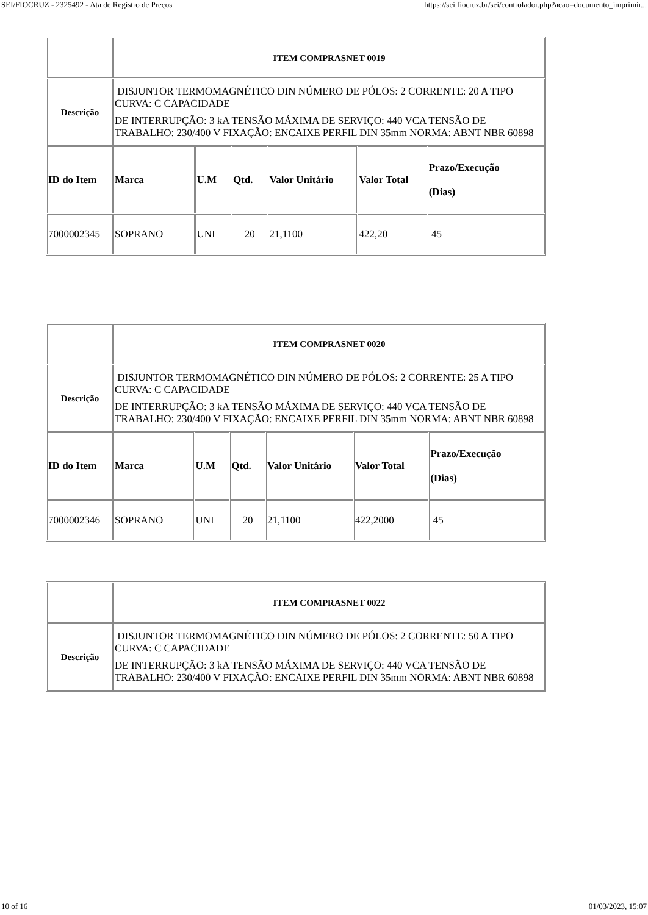SEI/FIOCRUZ - 2325492 - Ata de Registro de Preços https://sei.fiocruz.br/sei/controlador.php?acao=documento_imprimir...
| | ITEM COMPRASNET 0019 | | | | | |
| Descrição | DISJUNTOR TERMOMAGNÉTICO DIN NÚMERO DE PÓLOS: 2 CORRENTE: 20 A TIPO CURVA: C CAPACIDADE DE INTERRUPÇÃO: 3 kA TENSÃO MÁXIMA DE SERVIÇO: 440 VCA TENSÃO DE TRABALHO: 230/400 V FIXAÇÃO: ENCAIXE PERFIL DIN 35mm NORMA: ABNT NBR 60898 | | | | | |
| ID do Item | Marca | U.M | Qtd. | Valor Unitário | Valor Total | Prazo/Execução (Dias) |
| 7000002345 | SOPRANO | UNI | 20 | 21,1100 | 422,20 | 45 |
| | ITEM COMPRASNET 0020 | | | | | |
| Descrição | DISJUNTOR TERMOMAGNÉTICO DIN NÚMERO DE PÓLOS: 2 CORRENTE: 25 A TIPO CURVA: C CAPACIDADE DE INTERRUPÇÃO: 3 kA TENSÃO MÁXIMA DE SERVIÇO: 440 VCA TENSÃO DE TRABALHO: 230/400 V FIXAÇÃO: ENCAIXE PERFIL DIN 35mm NORMA: ABNT NBR 60898 | | | | | |
| ID do Item | Marca | U.M | Qtd. | Valor Unitário | Valor Total | Prazo/Execução (Dias) |
| 7000002346 | SOPRANO | UNI | 20 | 21,1100 | 422,2000 | 45 |
| | ITEM COMPRASNET 0022 |
| Descrição | DISJUNTOR TERMOMAGNÉTICO DIN NÚMERO DE PÓLOS: 2 CORRENTE: 50 A TIPO CURVA: C CAPACIDADE DE INTERRUPÇÃO: 3 kA TENSÃO MÁXIMA DE SERVIÇO: 440 VCA TENSÃO DE TRABALHO: 230/400 V FIXAÇÃO: ENCAIXE PERFIL DIN 35mm NORMA: ABNT NBR 60898 |
10 of 16 01/03/2023, 15:07